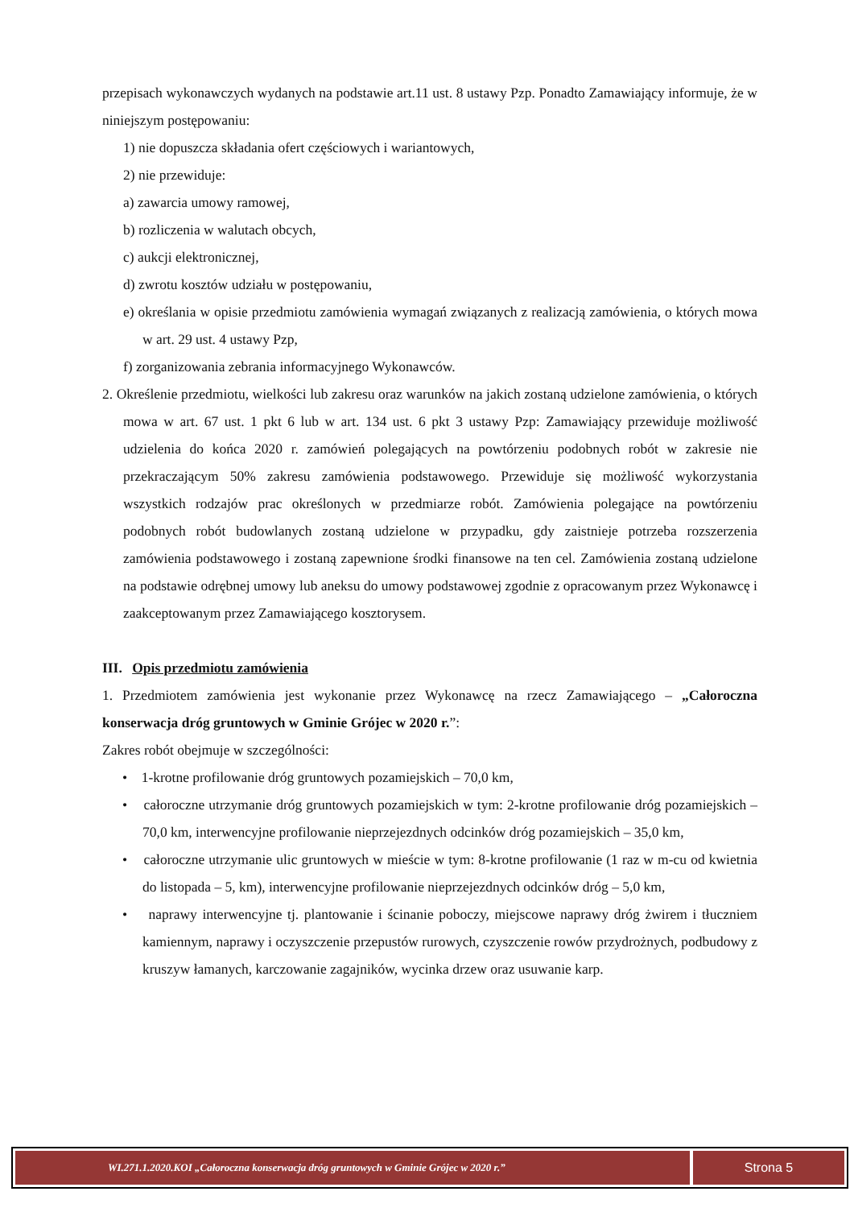przepisach wykonawczych wydanych na podstawie art.11 ust. 8 ustawy Pzp. Ponadto Zamawiający informuje, że w niniejszym postępowaniu:
1) nie dopuszcza składania ofert częściowych i wariantowych,
2) nie przewiduje:
a) zawarcia umowy ramowej,
b) rozliczenia w walutach obcych,
c) aukcji elektronicznej,
d) zwrotu kosztów udziału w postępowaniu,
e) określania w opisie przedmiotu zamówienia wymagań związanych z realizacją zamówienia, o których mowa w art. 29 ust. 4 ustawy Pzp,
f) zorganizowania zebrania informacyjnego Wykonawców.
2. Określenie przedmiotu, wielkości lub zakresu oraz warunków na jakich zostaną udzielone zamówienia, o których mowa w art. 67 ust. 1 pkt 6 lub w art. 134 ust. 6 pkt 3 ustawy Pzp: Zamawiający przewiduje możliwość udzielenia do końca 2020 r. zamówień polegających na powtórzeniu podobnych robót w zakresie nie przekraczającym 50% zakresu zamówienia podstawowego. Przewiduje się możliwość wykorzystania wszystkich rodzajów prac określonych w przedmiarze robót. Zamówienia polegające na powtórzeniu podobnych robót budowlanych zostaną udzielone w przypadku, gdy zaistnieje potrzeba rozszerzenia zamówienia podstawowego i zostaną zapewnione środki finansowe na ten cel. Zamówienia zostaną udzielone na podstawie odrębnej umowy lub aneksu do umowy podstawowej zgodnie z opracowanym przez Wykonawcę i zaakceptowanym przez Zamawiającego kosztorysem.
III. Opis przedmiotu zamówienia
1. Przedmiotem zamówienia jest wykonanie przez Wykonawcę na rzecz Zamawiającego – „Całoroczna konserwacja dróg gruntowych w Gminie Grójec w 2020 r.”:
Zakres robót obejmuje w szczególności:
• 1-krotne profilowanie dróg gruntowych pozamiejskich – 70,0 km,
• całoroczne utrzymanie dróg gruntowych pozamiejskich w tym: 2-krotne profilowanie dróg pozamiejskich – 70,0 km, interwencyjne profilowanie nieprzejezdnych odcinków dróg pozamiejskich – 35,0 km,
• całoroczne utrzymanie ulic gruntowych w mieście w tym: 8-krotne profilowanie (1 raz w m-cu od kwietnia do listopada – 5, km), interwencyjne profilowanie nieprzejezdnych odcinków dróg – 5,0 km,
• naprawy interwencyjne tj. plantowanie i ścinanie poboczy, miejscowe naprawy dróg żwirem i tłuczniem kamiennym, naprawy i oczyszczenie przepustów rurowych, czyszczenie rowów przydrożnych, podbudowy z kruszyw łamanych, karczowanie zagajników, wycinka drzew oraz usuwanie karp.
WI.271.1.2020.KOI „Całoroczna konserwacja dróg gruntowych w Gminie Grójec w 2020 r.”
Strona 5